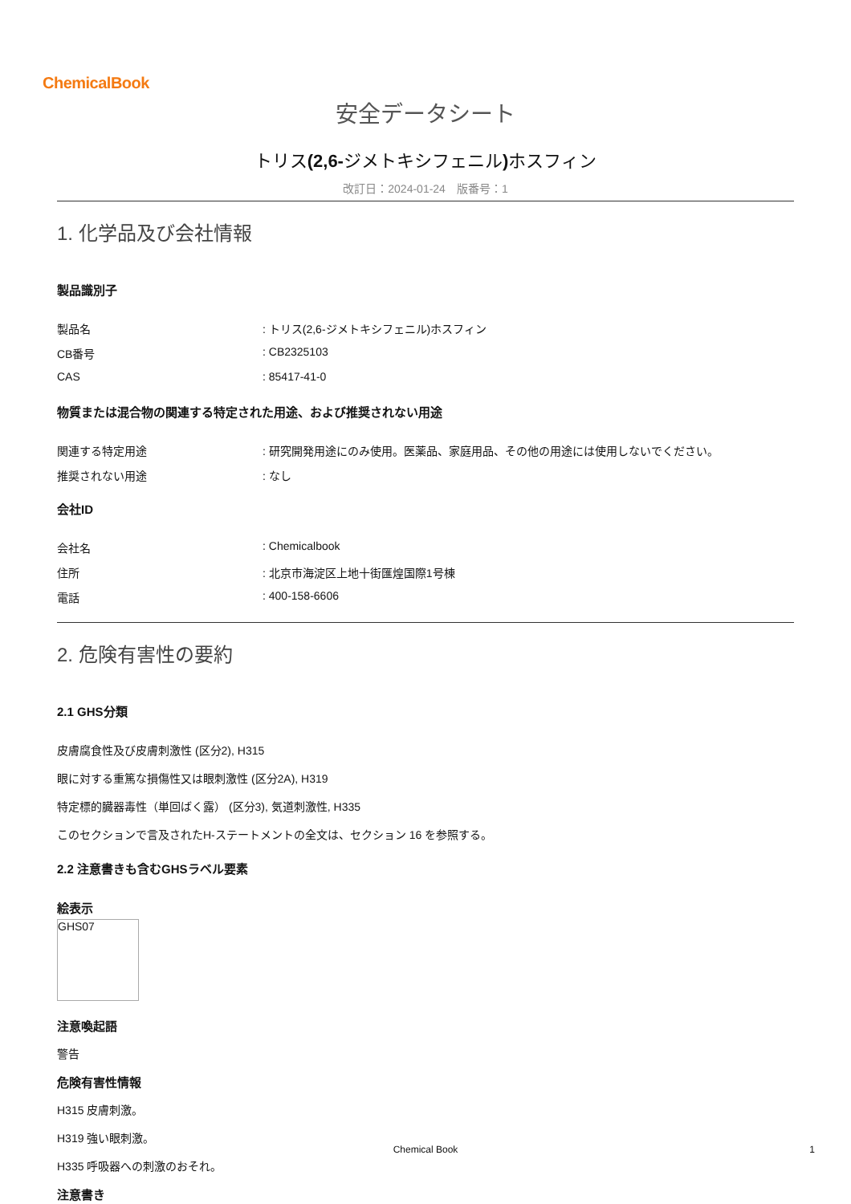ChemicalBook
安全データシート
トリス(2,6-ジメトキシフェニル) ホスフィン
改訂日：2024-01-24　版番号：1
1. 化学品及び会社情報
製品識別子
製品名: トリス(2,6-ジメトキシフェニル)ホスフィン
CB番号: CB2325103
CAS: 85417-41-0
物質または混合物の関連する特定された用途、および推奨されない用途
関連する特定用途: 研究開発用途にのみ使用。医薬品、家庭用品、その他の用途には使用しないでください。
推奨されない用途: なし
会社ID
会社名: Chemicalbook
住所: 北京市海淀区上地十街匯煌国際1号棟
電話: 400-158-6606
2. 危険有害性の要約
2.1 GHS分類
皮膚腐食性及び皮膚刺激性 (区分2), H315
眼に対する重篤な損傷性又は眼刺激性 (区分2A), H319
特定標的臓器毒性（単回ばく露） (区分3), 気道刺激性, H335
このセクションで言及されたH-ステートメントの全文は、セクション 16 を参照する。
2.2 注意書きも含むGHSラベル要素
絵表示
GHS07
注意喚起語
警告
危険有害性情報
H315 皮膚刺激。
H319 強い眼刺激。
H335 呼吸器への刺激のおそれ。
注意書き
Chemical Book 1